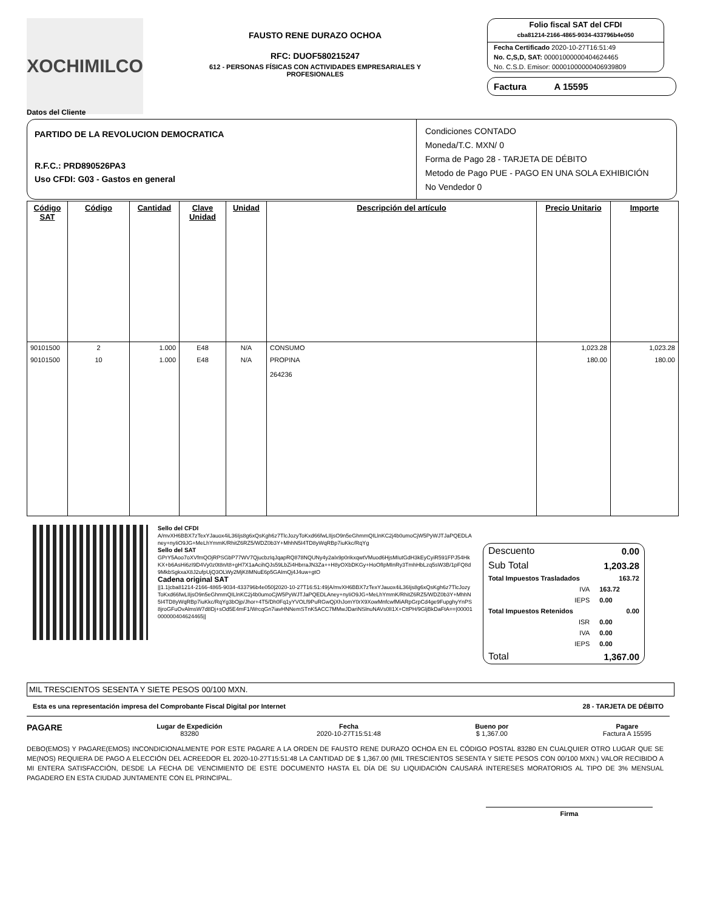XOCHIMILCO
FAUSTO RENE DURAZO OCHOA
RFC: DUOF580215247
612 - PERSONAS FÍSICAS CON ACTIVIDADES EMPRESARIALES Y PROFESIONALES
Folio fiscal SAT del CFDI
cba81214-2166-4865-9034-433796b4e050
Fecha Certificado 2020-10-27T16:51:49
No. C,S,D, SAT: 00001000000404624465
No. C.S.D. Emisor: 00001000000406939809
Factura A 15595
Datos del Cliente
PARTIDO DE LA REVOLUCION DEMOCRATICA
R.F.C.: PRD890526PA3
Uso CFDI: G03 - Gastos en general
Condiciones CONTADO
Moneda/T.C. MXN/ 0
Forma de Pago 28 - TARJETA DE DÉBITO
Metodo de Pago PUE - PAGO EN UNA SOLA EXHIBICIÓN
No Vendedor 0
| Código SAT | Código | Cantidad | Clave Unidad | Unidad | Descripción del artículo | Precio Unitario | Importe |
| --- | --- | --- | --- | --- | --- | --- | --- |
| 90101500 | 2 | 1.000 | E48 | N/A | CONSUMO | 1,023.28 | 1,023.28 |
| 90101500 | 10 | 1.000 | E48 | N/A | PROPINA 264236 | 180.00 | 180.00 |
Sello del CFDI
A/mvXH6BBX7zTexYJauox4iL36Ijs8g6xQsKgh6z7TlcJozyToKxd66fwLIIjsO9n5eGhmmQILlnKC2j4b0umoCjW5PyWJTJaPQEDLAney+nyIiO9JG+MeLhYmmK/RhitZ6RZ5/WDZ0b3Y+MhhN5I4TD8yWqRBp7iuKkc/RqYg
Sello del SAT
GPrY5Aoo7oXVfmQOjRPSGbP77WV7QjucbzIqJqapRQ878NQUNy4y2alx9p0rikxqwtVMuod6HjsMIutGdH3kEyCyiR591FPJ54HkKX+b6AsHi6zI9D4Vy0z0t8n/t8+gH7X1aAcihQJs59LbZi4HbrraJN3Za++H8yOXbDKGy+HoOfIpMInRy3TmhHbLzq5sW3B/1pFQ8d9MkbSgkxaX8J2ufpUjQ3OLWy2MjK8MNuE6p5GAImQj4J4uw+gtO
Cadena original SAT
||1.1|cba81214-2166-4865-9034-433796b4e050|2020-10-27T16:51:49|A/mvXH6BBX7zTexYJauox4iL36Ijs8g6xQsKgh6z7TlcJozyToKxd66fwLIIjsO9n5eGhmmQILlnKC2j4b0umoCjW5PyWJTJaPQEDLAney+nyIiO9JG+MeLhYmmK/RhitZ6RZ5/WDZ0b3Y+MhhN5I4TD8yWqRBp7iuKkc/RqYg3bOjp/Jhor+4T5/Dh0Fq1yYVOLf9PuRGwQjXhJomY0rX9XowMnfcwfMiARpGrpCd4ge9FupghyYnPS8jroGFuOvAlmsW7d8Dj+sOd5E4mF1/WrcqGn7iavHNNemSTnK5ACC7MMwJDariNSlnuNAVs0lI1X+CttPH/9GljBkDaFtA==|00001000000404624465||
| Descuento | 0.00 |
| Sub Total | 1,203.28 |
| Total Impuestos Trasladados | 163.72 |
| IVA | 163.72 |
| IEPS | 0.00 |
| Total Impuestos Retenidos | 0.00 |
| ISR | 0.00 |
| IVA | 0.00 |
| IEPS | 0.00 |
| Total | 1,367.00 |
MIL TRESCIENTOS SESENTA Y SIETE PESOS 00/100 MXN.
Esta es una representación impresa del Comprobante Fiscal Digital por Internet 28 - TARJETA DE DÉBITO
PAGARE
Lugar de Expedición
83280
Fecha
2020-10-27T15:51:48
Bueno por
$ 1,367.00
Pagare
Factura A 15595
DEBO(EMOS) Y PAGARE(EMOS) INCONDICIONALMENTE POR ESTE PAGARE A LA ORDEN DE FAUSTO RENE DURAZO OCHOA EN EL CÓDIGO POSTAL 83280 EN CUALQUIER OTRO LUGAR QUE SE ME(NOS) REQUIERA DE PAGO A ELECCIÓN DEL ACREEDOR EL 2020-10-27T15:51:48 LA CANTIDAD DE $ 1,367.00 (MIL TRESCIENTOS SESENTA Y SIETE PESOS CON 00/100 MXN.) VALOR RECIBIDO A MI ENTERA SATISFACCIÓN, DESDE LA FECHA DE VENCIMIENTO DE ESTE DOCUMENTO HASTA EL DÍA DE SU LIQUIDACIÓN CAUSARÁ INTERESES MORATORIOS AL TIPO DE 3% MENSUAL PAGADERO EN ESTA CIUDAD JUNTAMENTE CON EL PRINCIPAL.
Firma